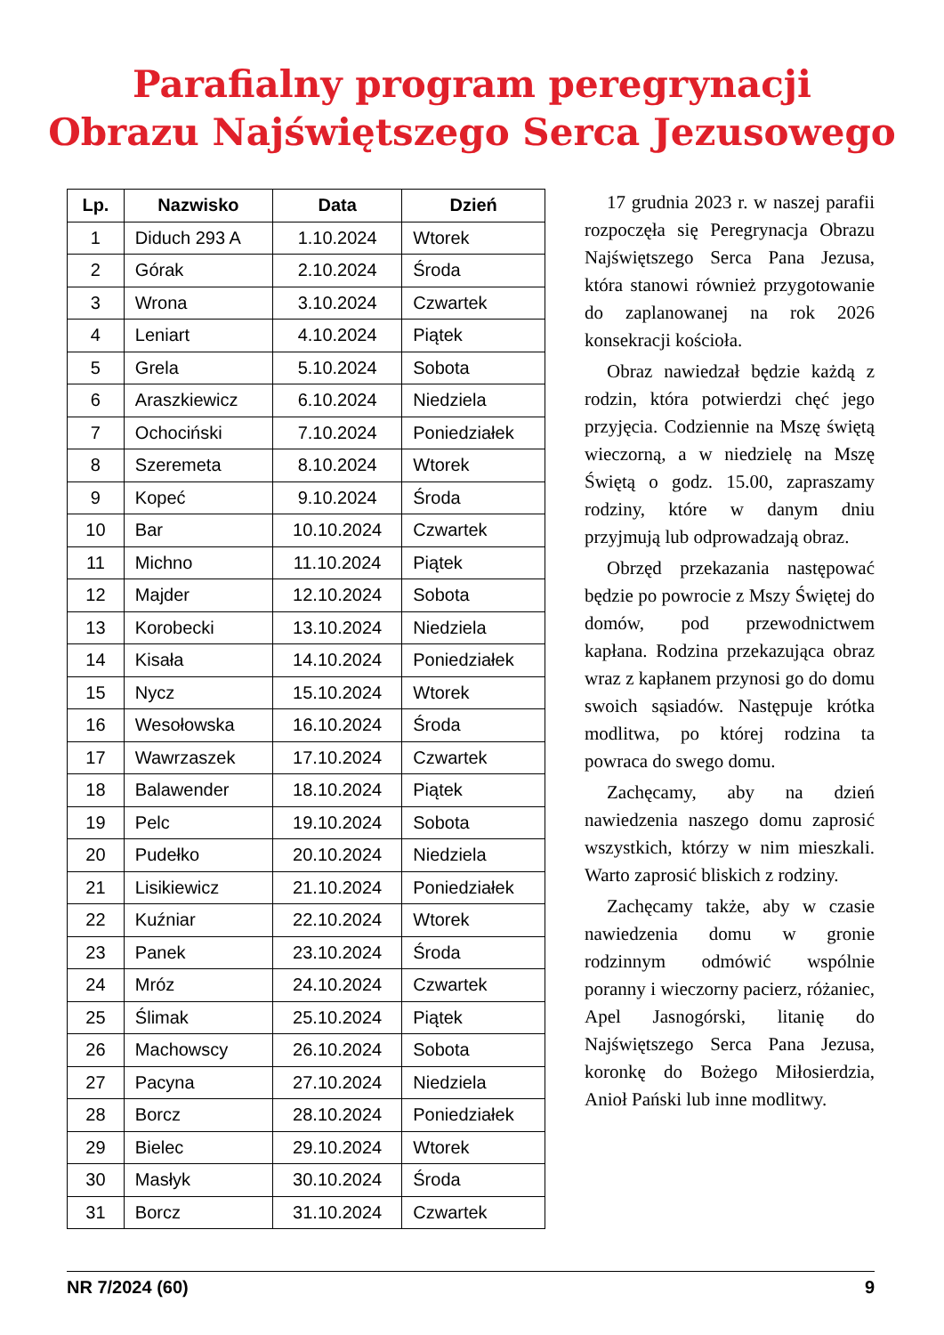Parafialny program peregrynacji
Obrazu Najświętszego Serca Jezusowego
| Lp. | Nazwisko | Data | Dzień |
| --- | --- | --- | --- |
| 1 | Diduch 293 A | 1.10.2024 | Wtorek |
| 2 | Górak | 2.10.2024 | Środa |
| 3 | Wrona | 3.10.2024 | Czwartek |
| 4 | Leniart | 4.10.2024 | Piątek |
| 5 | Grela | 5.10.2024 | Sobota |
| 6 | Araszkiewicz | 6.10.2024 | Niedziela |
| 7 | Ochociński | 7.10.2024 | Poniedziałek |
| 8 | Szeremeta | 8.10.2024 | Wtorek |
| 9 | Kopeć | 9.10.2024 | Środa |
| 10 | Bar | 10.10.2024 | Czwartek |
| 11 | Michno | 11.10.2024 | Piątek |
| 12 | Majder | 12.10.2024 | Sobota |
| 13 | Korobecki | 13.10.2024 | Niedziela |
| 14 | Kisała | 14.10.2024 | Poniedziałek |
| 15 | Nycz | 15.10.2024 | Wtorek |
| 16 | Wesołowska | 16.10.2024 | Środa |
| 17 | Wawrzaszek | 17.10.2024 | Czwartek |
| 18 | Balawender | 18.10.2024 | Piątek |
| 19 | Pelc | 19.10.2024 | Sobota |
| 20 | Pudełko | 20.10.2024 | Niedziela |
| 21 | Lisikiewicz | 21.10.2024 | Poniedziałek |
| 22 | Kuźniar | 22.10.2024 | Wtorek |
| 23 | Panek | 23.10.2024 | Środa |
| 24 | Mróz | 24.10.2024 | Czwartek |
| 25 | Ślimak | 25.10.2024 | Piątek |
| 26 | Machowscy | 26.10.2024 | Sobota |
| 27 | Pacyna | 27.10.2024 | Niedziela |
| 28 | Borcz | 28.10.2024 | Poniedziałek |
| 29 | Bielec | 29.10.2024 | Wtorek |
| 30 | Masłyk | 30.10.2024 | Środa |
| 31 | Borcz | 31.10.2024 | Czwartek |
17 grudnia 2023 r. w naszej parafii rozpoczęła się Peregrynacja Obrazu Najświętszego Serca Pana Jezusa, która stanowi również przygotowanie do zaplanowanej na rok 2026 konsekracji kościoła.
Obraz nawiedzał będzie każdą z rodzin, która potwierdzi chęć jego przyjęcia. Codziennie na Mszę świętą wieczorną, a w niedzielę na Mszę Świętą o godz. 15.00, zapraszamy rodziny, które w danym dniu przyjmują lub odprowadzają obraz.
Obrzęd przekazania następować będzie po powrocie z Mszy Świętej do domów, pod przewodnictwem kapłana. Rodzina przekazująca obraz wraz z kapłanem przynosi go do domu swoich sąsiadów. Następuje krótka modlitwa, po której rodzina ta powraca do swego domu.
Zachęcamy, aby na dzień nawiedzenia naszego domu zaprosić wszystkich, którzy w nim mieszkali. Warto zaprosić bliskich z rodziny.
Zachęcamy także, aby w czasie nawiedzenia domu w gronie rodzinnym odmówić wspólnie poranny i wieczorny pacierz, różaniec, Apel Jasnogórski, litanię do Najświętszego Serca Pana Jezusa, koronkę do Bożego Miłosierdzia, Anioł Pański lub inne modlitwy.
NR 7/2024 (60) 9